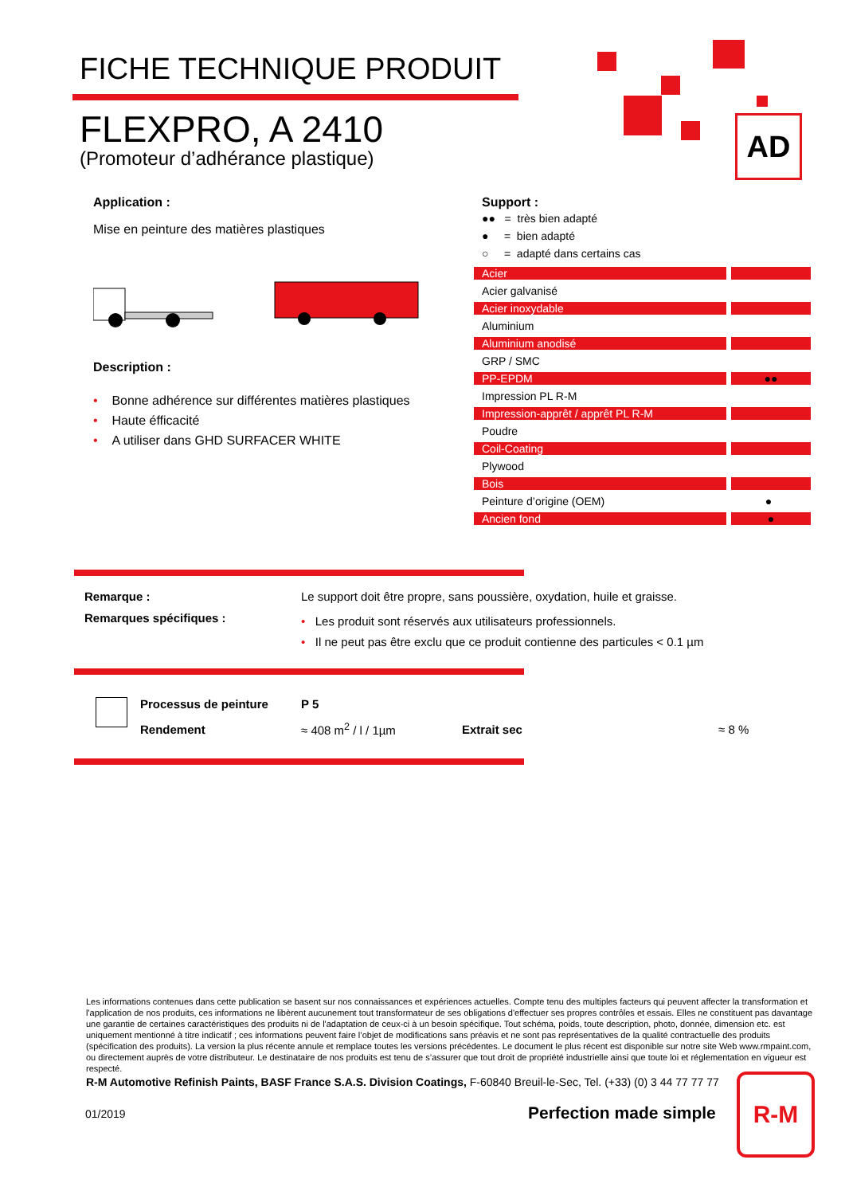FICHE TECHNIQUE PRODUIT
FLEXPRO, A 2410
(Promoteur d’adhérance plastique)
AD
Application :
Mise en peinture des matières plastiques
Description :
• Bonne adhérence sur différentes matières plastiques
• Haute éfficacité
• A utiliser dans GHD SURFACER WHITE
Support :
●● = très bien adapté
● = bien adapté
○ = adapté dans certains cas
| Acier | |
| Acier galvanisé | |
| Acier inoxydable | |
| Aluminium | |
| Aluminium anodisé | |
| GRP / SMC | |
| PP-EPDM | ●● |
| Impression PL R-M | |
| Impression-apprêt / apprêt PL R-M | |
| Poudre | |
| Coil-Coating | |
| Plywood | |
| Bois | |
| Peinture d’origine (OEM) | ● |
| Ancien fond | ● |
| Remarque : | Le support doit être propre, sans poussière, oxydation, huile et graisse. |
| Remarques spécifiques : | • Les produit sont réservés aux utilisateurs professionnels. • Il ne peut pas être exclu que ce produit contienne des particules < 0.1 µm |
| Processus de peinture | P 5 | | |
| Rendement | ≈ 408 m<sup>2</sup> / l / 1µm | Extrait sec | ≈ 8 % |
Les informations contenues dans cette publication se basent sur nos connaissances et expériences actuelles. Compte tenu des multiples facteurs qui peuvent affecter la transformation et l'application de nos produits, ces informations ne libèrent aucunement tout transformateur de ses obligations d'effectuer ses propres contrôles et essais. Elles ne constituent pas davantage une garantie de certaines caractéristiques des produits ni de l'adaptation de ceux-ci à un besoin spécifique. Tout schéma, poids, toute description, photo, donnée, dimension etc. est uniquement mentionné à titre indicatif ; ces informations peuvent faire l’objet de modifications sans préavis et ne sont pas représentatives de la qualité contractuelle des produits (spécification des produits). La version la plus récente annule et remplace toutes les versions précédentes. Le document le plus récent est disponible sur notre site Web www.rmpaint.com, ou directement auprès de votre distributeur. Le destinataire de nos produits est tenu de s’assurer que tout droit de propriété industrielle ainsi que toute loi et réglementation en vigueur est respecté.
R-M Automotive Refinish Paints, BASF France S.A.S. Division Coatings, F-60840 Breuil-le-Sec, Tel. (+33) (0) 3 44 77 77 77
01/2019 Perfection made simple
R-M